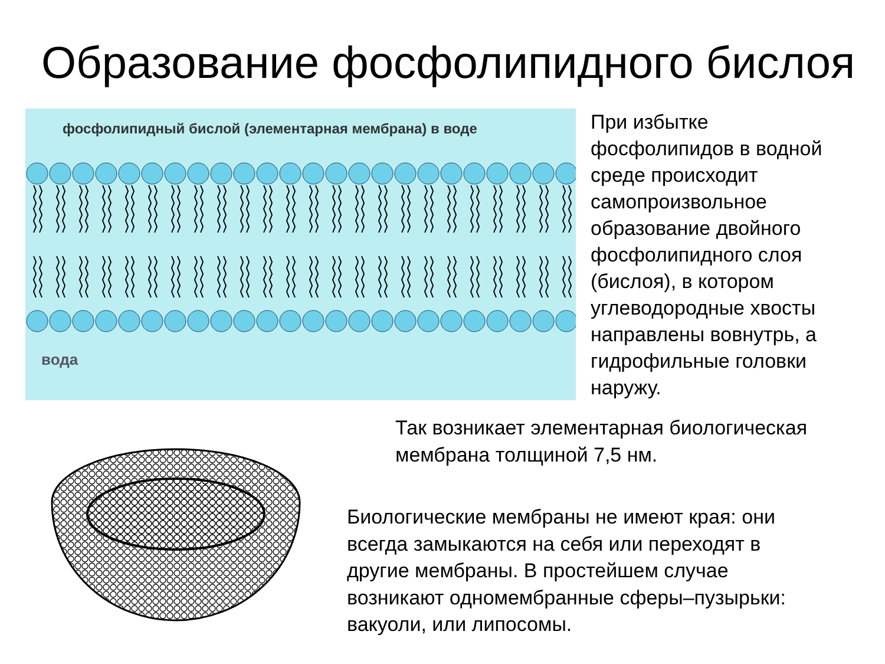Образование фосфолипидного бислоя
фосфолипидный бислой (элементарная мембрана) в воде
вода
При избытке
фосфолипидов в водной
среде происходит
самопроизвольное
образование двойного
фосфолипидного слоя
(бислоя), в котором
углеводородные хвосты
направлены вовнутрь, а
гидрофильные головки
наружу.
Так возникает элементарная биологическая
мембрана толщиной 7,5 нм.
Биологические мембраны не имеют края: они
всегда замыкаются на себя или переходят в
другие мембраны. В простейшем случае
возникают одномембранные сферы–пузырьки:
вакуоли, или липосомы.